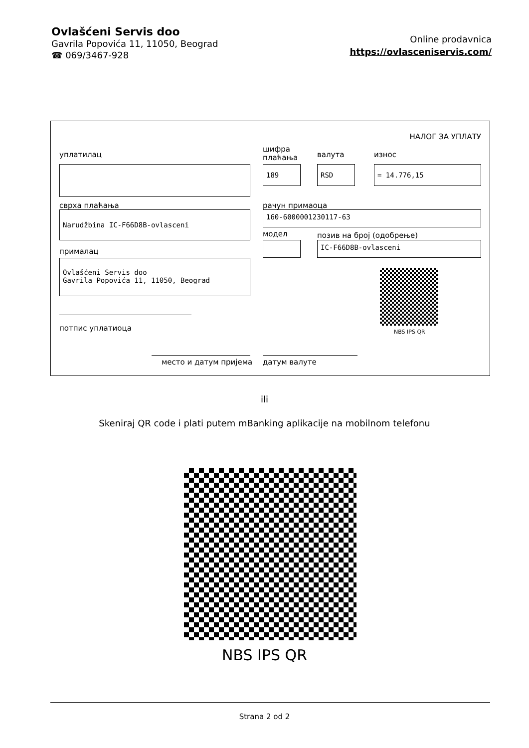Ovlašćeni Servis doo
Gavrila Popovića 11, 11050, Beograd
☎ 069/3467-928
Online prodavnica
https://ovlasceniservis.com/
НАЛОГ ЗА УПЛАТУ
уплатилац
шифра
плаћања
валута износ
189 RSD = 14.776,15
сврха плаћања рачун примаоца
Narudžbina IC-F66D8B-ovlasceni 160-6000001230117-63
модел позив на број (одобрење)
IC-F66D8B-ovlasceni
прималац
Ovlašćeni Servis doo
Gavrila Popovića 11, 11050, Beograd
NBS IPS QR
потпис уплатиоца
место и датум пријема датум валуте
ili
Skeniraj QR code i plati putem mBanking aplikacije na mobilnom telefonu
NBS IPS QR
Strana 2 od 2